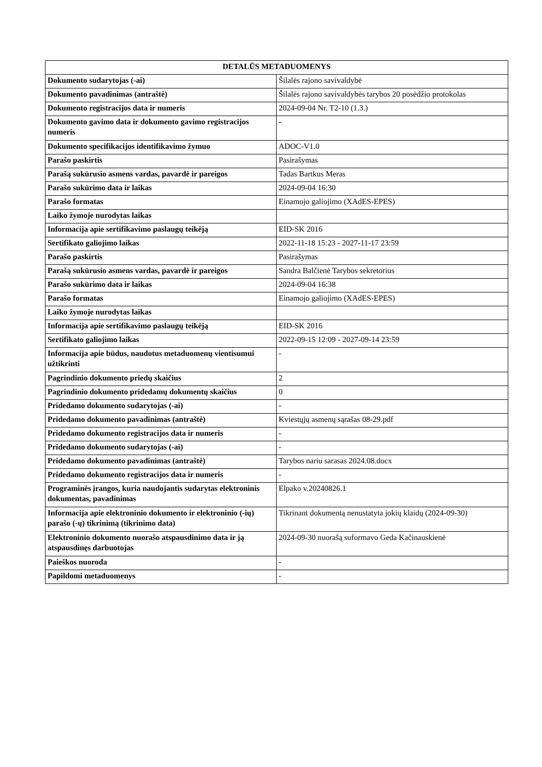| DETALŪS METADUOMENYS | |
| --- | --- |
| Dokumento sudarytojas (-ai) | Šilalės rajono savivaldybė |
| Dokumento pavadinimas (antraštė) | Šilalės rajono savivaldybės tarybos 20 posėdžio protokolas |
| Dokumento registracijos data ir numeris | 2024-09-04 Nr. T2-10 (1.3.) |
| Dokumento gavimo data ir dokumento gavimo registracijos numeris | - |
| Dokumento specifikacijos identifikavimo žymuo | ADOC-V1.0 |
| Parašo paskirtis | Pasirašymas |
| Parašą sukūrusio asmens vardas, pavardė ir pareigos | Tadas Bartkus Meras |
| Parašo sukūrimo data ir laikas | 2024-09-04 16:30 |
| Parašo formatas | Einamojo galiojimo (XAdES-EPES) |
| Laiko žymoje nurodytas laikas | |
| Informacija apie sertifikavimo paslaugų teikėją | EID-SK 2016 |
| Sertifikato galiojimo laikas | 2022-11-18 15:23 - 2027-11-17 23:59 |
| Parašo paskirtis | Pasirašymas |
| Parašą sukūrusio asmens vardas, pavardė ir pareigos | Sandra Balčienė Tarybos sekretorius |
| Parašo sukūrimo data ir laikas | 2024-09-04 16:38 |
| Parašo formatas | Einamojo galiojimo (XAdES-EPES) |
| Laiko žymoje nurodytas laikas | |
| Informacija apie sertifikavimo paslaugų teikėją | EID-SK 2016 |
| Sertifikato galiojimo laikas | 2022-09-15 12:09 - 2027-09-14 23:59 |
| Informacija apie būdus, naudotus metaduomenų vientisumui užtikrinti | - |
| Pagrindinio dokumento priedų skaičius | 2 |
| Pagrindinio dokumento pridedamų dokumentų skaičius | 0 |
| Pridedamo dokumento sudarytojas (-ai) | - |
| Pridedamo dokumento pavadinimas (antraštė) | Kviestųjų asmenų sąrašas 08-29.pdf |
| Pridedamo dokumento registracijos data ir numeris | - |
| Pridedamo dokumento sudarytojas (-ai) | - |
| Pridedamo dokumento pavadinimas (antraštė) | Tarybos nariu sarasas 2024.08.docx |
| Pridedamo dokumento registracijos data ir numeris | - |
| Programinės įrangos, kuria naudojantis sudarytas elektroninis dokumentas, pavadinimas | Elpako v.20240826.1 |
| Informacija apie elektroninio dokumento ir elektroninio (-ių) parašo (-ų) tikrinimą (tikrinimo data) | Tikrinant dokumentą nenustatyta jokių klaidų (2024-09-30) |
| Elektroninio dokumento nuorašo atspausdinimo data ir ją atspausdinęs darbuotojas | 2024-09-30 nuorašą suformavo Geda Kačinauskienė |
| Paieškos nuoroda | - |
| Papildomi metaduomenys | - |